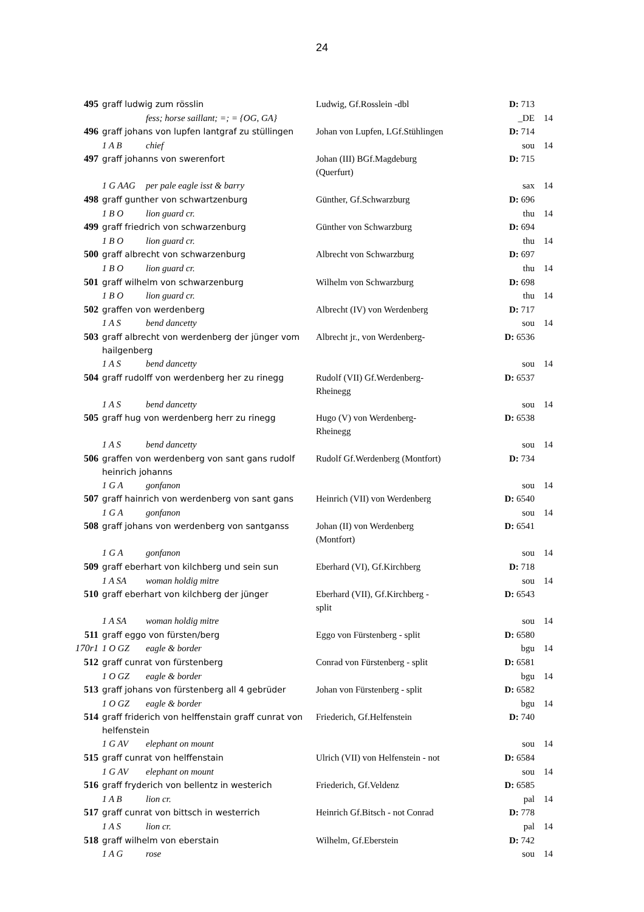24
| 495 | graff ludwig zum rösslin | Ludwig, Gf.Rosslein -dbl | D: 713 | |
| | fess; horse saillant; =; = {OG, GA} | | _DE | 14 |
| 496 | graff johans von lupfen lantgraf zu stüllingen | Johan von Lupfen, LGf.Stühlingen | D: 714 | |
| | 1 A B chief | | sou | 14 |
| 497 | graff johanns von swerenfort | Johan (III) BGf.Magdeburg (Querfurt) | D: 715 | |
| | 1 G AAG per pale eagle isst & barry | | sax | 14 |
| 498 | graff gunther von schwartzenburg | Günther, Gf.Schwarzburg | D: 696 | |
| | 1 B O lion guard cr. | | thu | 14 |
| 499 | graff friedrich von schwarzenburg | Günther von Schwarzburg | D: 694 | |
| | 1 B O lion guard cr. | | thu | 14 |
| 500 | graff albrecht von schwarzenburg | Albrecht von Schwarzburg | D: 697 | |
| | 1 B O lion guard cr. | | thu | 14 |
| 501 | graff wilhelm von schwarzenburg | Wilhelm von Schwarzburg | D: 698 | |
| | 1 B O lion guard cr. | | thu | 14 |
| 502 | graffen von werdenberg | Albrecht (IV) von Werdenberg | D: 717 | |
| | 1 A S bend dancetty | | sou | 14 |
| 503 | graff albrecht von werdenberg der jünger vom hailgenberg | Albrecht jr., von Werdenberg- | D: 6536 | |
| | 1 A S bend dancetty | | sou | 14 |
| 504 | graff rudolff von werdenberg her zu rinegg | Rudolf (VII) Gf.Werdenberg-Rheinegg | D: 6537 | |
| | 1 A S bend dancetty | | sou | 14 |
| 505 | graff hug von werdenberg herr zu rinegg | Hugo (V) von Werdenberg-Rheinegg | D: 6538 | |
| | 1 A S bend dancetty | | sou | 14 |
| 506 | graffen von werdenberg von sant gans rudolf heinrich johanns | Rudolf Gf.Werdenberg (Montfort) | D: 734 | |
| | 1 G A gonfanon | | sou | 14 |
| 507 | graff hainrich von werdenberg von sant gans | Heinrich (VII) von Werdenberg | D: 6540 | |
| | 1 G A gonfanon | | sou | 14 |
| 508 | graff johans von werdenberg von santganss | Johan (II) von Werdenberg (Montfort) | D: 6541 | |
| | 1 G A gonfanon | | sou | 14 |
| 509 | graff eberhart von kilchberg und sein sun | Eberhard (VI), Gf.Kirchberg | D: 718 | |
| | 1 A SA woman holdig mitre | | sou | 14 |
| 510 | graff eberhart von kilchberg der jünger | Eberhard (VII), Gf.Kirchberg - split | D: 6543 | |
| | 1 A SA woman holdig mitre | | sou | 14 |
| 511 | graff eggo von fürsten/berg | Eggo von Fürstenberg - split | D: 6580 | |
| 170r1 | 1 O GZ eagle & border | | bgu | 14 |
| 512 | graff cunrat von fürstenberg | Conrad von Fürstenberg - split | D: 6581 | |
| | 1 O GZ eagle & border | | bgu | 14 |
| 513 | graff johans von fürstenberg all 4 gebrüder | Johan von Fürstenberg - split | D: 6582 | |
| | 1 O GZ eagle & border | | bgu | 14 |
| 514 | graff friderich von helffenstain graff cunrat von helfenstein | Friederich, Gf.Helfenstein | D: 740 | |
| | 1 G AV elephant on mount | | sou | 14 |
| 515 | graff cunrat von helffenstain | Ulrich (VII) von Helfenstein - not | D: 6584 | |
| | 1 G AV elephant on mount | | sou | 14 |
| 516 | graff fryderich von bellentz in westerich | Friederich, Gf.Veldenz | D: 6585 | |
| | 1 A B lion cr. | | pal | 14 |
| 517 | graff cunrat von bittsch in westerrich | Heinrich Gf.Bitsch - not Conrad | D: 778 | |
| | 1 A S lion cr. | | pal | 14 |
| 518 | graff wilhelm von eberstain | Wilhelm, Gf.Eberstein | D: 742 | |
| | 1 A G rose | | sou | 14 |